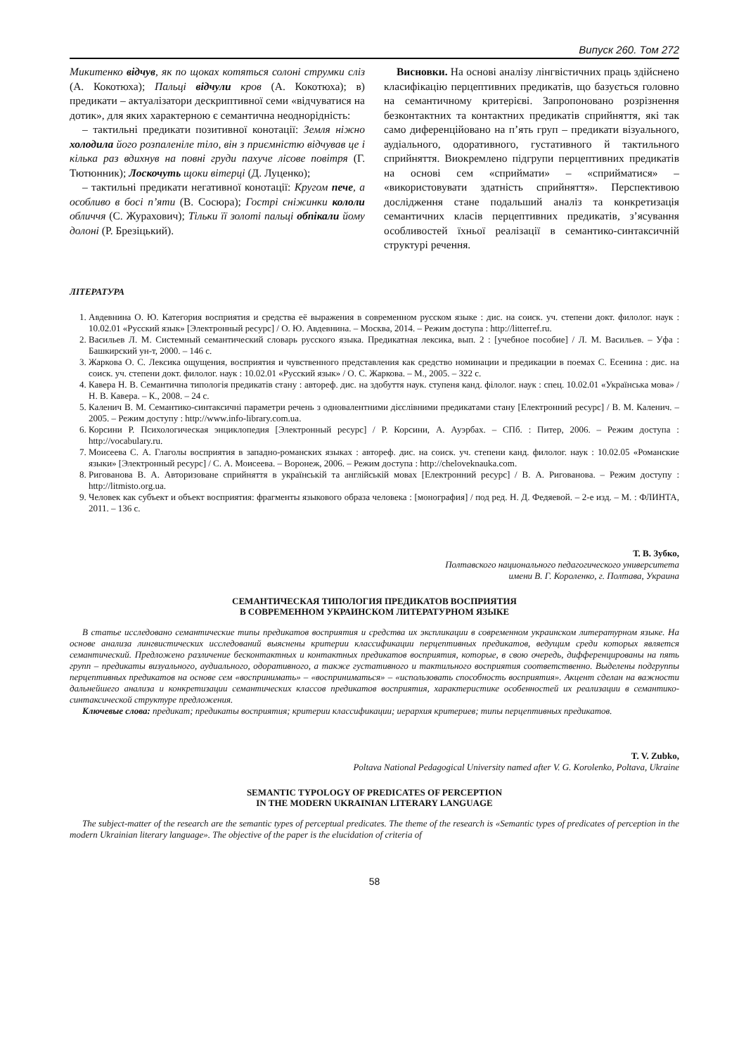Випуск 260. Том 272
Микитенко відчув, як по щоках котяться солоні струмки сліз (А. Кокотюха); Пальці відчули кров (А. Кокотюха); в) предикати – актуалізатори дескриптивної семи «відчуватися на дотик», для яких характерною є семантична неоднорідність:
– тактильні предикати позитивної конотації: Земля ніжно холодила його розпаленіле тіло, він з приємністю відчував це і кілька раз вдихнув на повні груди пахуче лісове повітря (Г. Тютюнник); Лоскочуть щоки вітерці (Д. Луценко);
– тактильні предикати негативної конотації: Кругом пече, а особливо в босі п’яти (В. Сосюра); Гострі сніжинки кололи обличчя (С. Журахович); Тільки її золоті пальці обпікали йому долоні (Р. Брезіцький).
Висновки. На основі аналізу лінгвістичних праць здійснено класифікацію перцептивних предикатів, що базується головно на семантичному критерієві. Запропоновано розрізнення безконтактних та контактних предикатів сприйняття, які так само диференційовано на п’ять груп – предикати візуального, аудіального, одоративного, густативного й тактильного сприйняття. Виокремлено підгрупи перцептивних предикатів на основі сем «сприймати» – «сприйматися» – «використовувати здатність сприйняття». Перспективою дослідження стане подальший аналіз та конкретизація семантичних класів перцептивних предикатів, з’ясування особливостей їхньої реалізації в семантико-синтаксичній структурі речення.
ЛІТЕРАТУРА
1. Авдевнина О. Ю. Категория восприятия и средства её выражения в современном русском языке : дис. на соиск. уч. степени докт. филолог. наук : 10.02.01 «Русский язык» [Электронный ресурс] / О. Ю. Авдевнина. – Москва, 2014. – Режим доступа : http://litterref.ru.
2. Васильев Л. М. Системный семантический словарь русского языка. Предикатная лексика, вып. 2 : [учебное пособие] / Л. М. Васильев. – Уфа : Башкирский ун-т, 2000. – 146 с.
3. Жаркова О. С. Лексика ощущения, восприятия и чувственного представления как средство номинации и предикации в поемах С. Есенина : дис. на соиск. уч. степени докт. филолог. наук : 10.02.01 «Русский язык» / О. С. Жаркова. – М., 2005. – 322 с.
4. Кавера Н. В. Семантична типологія предикатів стану : автореф. дис. на здобуття наук. ступеня канд. філолог. наук : спец. 10.02.01 «Українська мова» / Н. В. Кавера. – К., 2008. – 24 с.
5. Каленич В. М. Семантико-синтаксичні параметри речень з одновалентними дієслівними предикатами стану [Електронний ресурс] / В. М. Каленич. – 2005. – Режим доступу : http://www.info-library.com.ua.
6. Корсини Р. Психологическая энциклопедия [Электронный ресурс] / Р. Корсини, А. Ауэрбах. – СПб. : Питер, 2006. – Режим доступа : http://vocabulary.ru.
7. Моисеева С. А. Глаголы восприятия в западно-романских языках : автореф. дис. на соиск. уч. степени канд. филолог. наук : 10.02.05 «Романские языки» [Электронный ресурс] / С. А. Моисеева. – Воронеж, 2006. – Режим доступа : http://cheloveknauka.com.
8. Ригованова В. А. Авторизоване сприйняття в українській та англійській мовах [Електронний ресурс] / В. А. Ригованова. – Режим доступу : http://litmisto.org.ua.
9. Человек как субъект и объект восприятия: фрагменты языкового образа человека : [монография] / под ред. Н. Д. Федяевой. – 2-е изд. – М. : ФЛИНТА, 2011. – 136 с.
Т. В. Зубко,
Полтавского национального педагогического университета
имени В. Г. Короленко, г. Полтава, Украина
СЕМАНТИЧЕСКАЯ ТИПОЛОГИЯ ПРЕДИКАТОВ ВОСПРИЯТИЯ
В СОВРЕМЕННОМ УКРАИНСКОМ ЛИТЕРАТУРНОМ ЯЗЫКЕ
В статье исследовано семантические типы предикатов восприятия и средства их экспликации в современном украинском литературном языке. На основе анализа лингвистических исследований выяснены критерии классификации перцептивных предикатов, ведущим среди которых является семантический. Предложено различение бесконтактных и контактных предикатов восприятия, которые, в свою очередь, дифференцированы на пять групп – предикаты визуального, аудиального, одоративного, а также густативного и тактильного восприятия соответственно. Выделены подгруппы перцептивных предикатов на основе сем «воспринимать» – «восприниматься» – «использовать способность восприятия». Акцент сделан на важности дальнейшего анализа и конкретизации семантических классов предикатов восприятия, характеристике особенностей их реализации в семантико-синтаксической структуре предложения.
Ключевые слова: предикат; предикаты восприятия; критерии классификации; иерархия критериев; типы перцептивных предикатов.
T. V. Zubko,
Poltava National Pedagogical University named after V. G. Korolenko, Poltava, Ukraine
SEMANTIC TYPOLOGY OF PREDICATES OF PERCEPTION
IN THE MODERN UKRAINIAN LITERARY LANGUAGE
The subject-matter of the research are the semantic types of perceptual predicates. The theme of the research is «Semantic types of predicates of perception in the modern Ukrainian literary language». The objective of the paper is the elucidation of criteria of
58